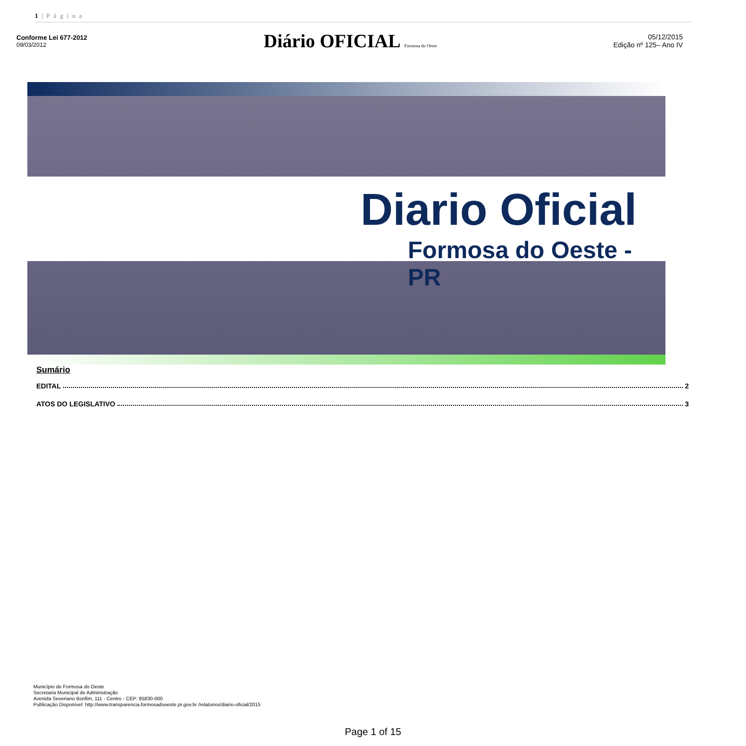1 | P á g i n a
Conforme Lei 677-2012
09/03/2012
Diário OFICIAL Formosa do Oeste
05/12/2015
Edição nº 125– Ano IV
Diario Oficial
Formosa do Oeste - PR
Sumário
EDITAL 2
ATOS DO LEGISLATIVO 3
Município de Formosa do Oeste
Secretaria Municipal de Administração
Avenida Severiano Bonfim, 111 - Centro - CEP: 85830-000
Publicação Disponível: http://www.transparencia.formosadooeste.pr.gov.br /relatorios/diario-oficial/2015
Page 1 of 15